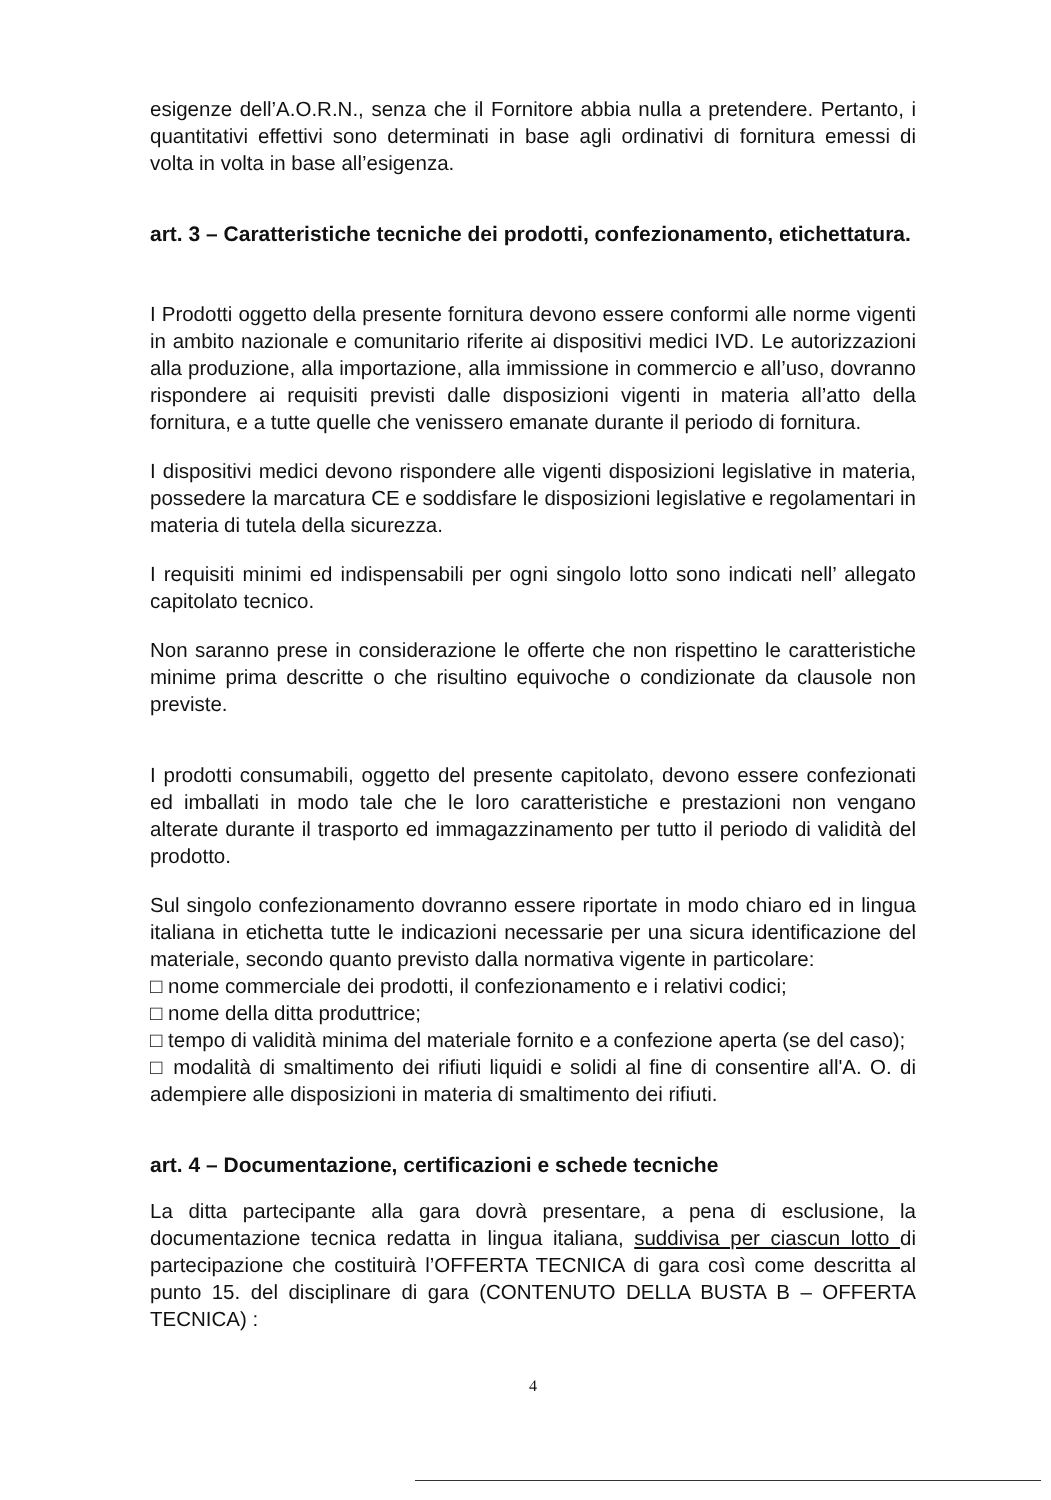esigenze dell’A.O.R.N., senza che il Fornitore abbia nulla a pretendere. Pertanto, i quantitativi effettivi sono determinati in base agli ordinativi di fornitura emessi di volta in volta in base all’esigenza.
art. 3 – Caratteristiche tecniche dei prodotti, confezionamento, etichettatura.
I Prodotti oggetto della presente fornitura devono essere conformi alle norme vigenti in ambito nazionale e comunitario riferite ai dispositivi medici IVD. Le autorizzazioni alla produzione, alla importazione, alla immissione in commercio e all’uso, dovranno rispondere ai requisiti previsti dalle disposizioni vigenti in materia all’atto della fornitura, e a tutte quelle che venissero emanate durante il periodo di fornitura.
I dispositivi medici devono rispondere alle vigenti disposizioni legislative in materia, possedere la marcatura CE e soddisfare le disposizioni legislative e regolamentari in materia di tutela della sicurezza.
I requisiti minimi ed indispensabili per ogni singolo lotto sono indicati nell’ allegato capitolato tecnico.
Non saranno prese in considerazione le offerte che non rispettino le caratteristiche minime prima descritte o che risultino equivoche o condizionate da clausole non previste.
I prodotti consumabili, oggetto del presente capitolato, devono essere confezionati ed imballati in modo tale che le loro caratteristiche e prestazioni non vengano alterate durante il trasporto ed immagazzinamento per tutto il periodo di validità del prodotto.
Sul singolo confezionamento dovranno essere riportate in modo chiaro ed in lingua italiana in etichetta tutte le indicazioni necessarie per una sicura identificazione del materiale, secondo quanto previsto dalla normativa vigente in particolare:
□ nome commerciale dei prodotti, il confezionamento e i relativi codici;
□ nome della ditta produttrice;
□ tempo di validità minima del materiale fornito e a confezione aperta (se del caso);
□ modalità di smaltimento dei rifiuti liquidi e solidi al fine di consentire all'A. O. di adempiere alle disposizioni in materia di smaltimento dei rifiuti.
art. 4 – Documentazione, certificazioni e schede tecniche
La ditta partecipante alla gara dovrà presentare, a pena di esclusione, la documentazione tecnica redatta in lingua italiana, suddivisa per ciascun lotto di partecipazione che costituirà l’OFFERTA TECNICA di gara così come descritta al punto 15. del disciplinare di gara (CONTENUTO DELLA BUSTA B – OFFERTA TECNICA) :
4